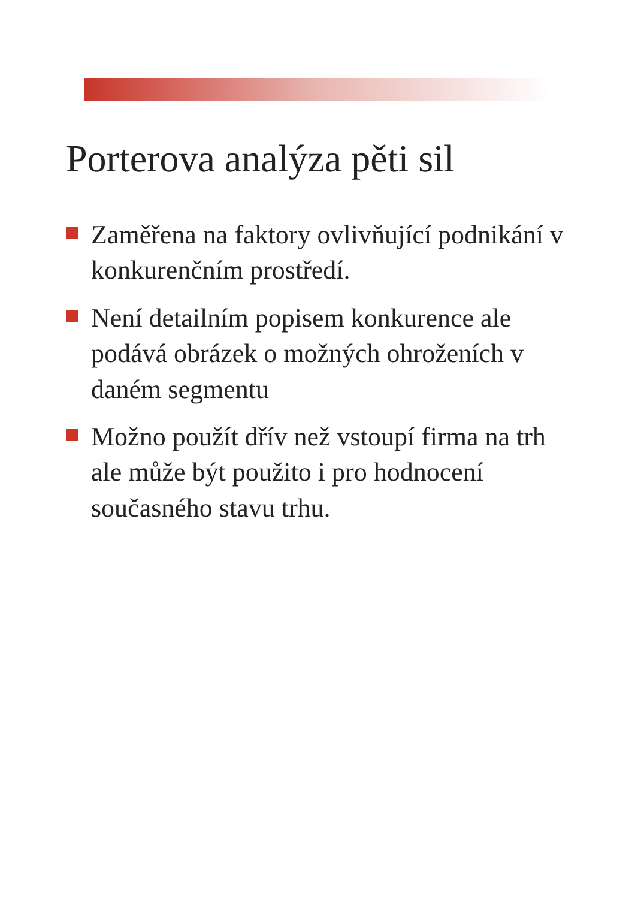Porterova analýza pěti sil
Zaměřena na faktory ovlivňující podnikání v konkurenčním prostředí.
Není detailním popisem konkurence ale podává obrázek o možných ohroženích v daném segmentu
Možno použít dřív než vstoupí firma na trh ale může být použito i pro hodnocení současného stavu trhu.